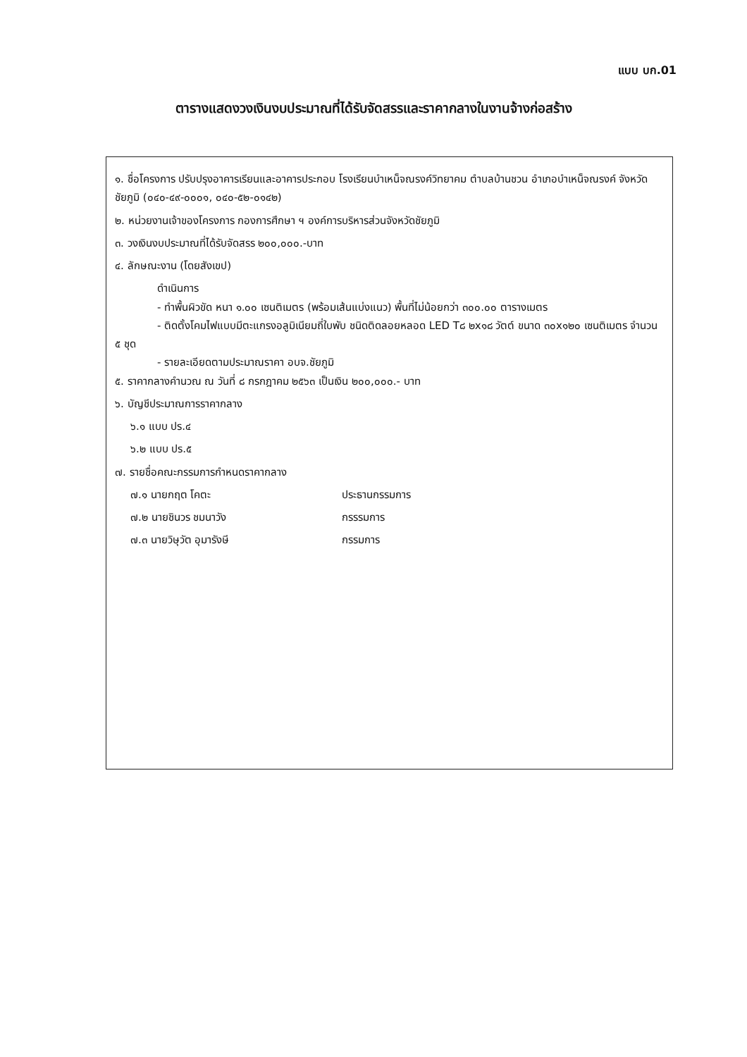แบบ บก.01
ตารางแสดงวงเงินงบประมาณที่ได้รับจัดสรรและราคากลางในงานจ้างก่อสร้าง
๑. ชื่อโครงการ ปรับปรุงอาคารเรียนและอาคารประกอบ โรงเรียนบำเหน็จณรงค์วิทยาคม ตำบลบ้านชวน อำเภอบำเหน็จณรงค์ จังหวัดชัยภูมิ (๐๔๐-๔๙-๐๐๐๑, ๐๔๐-๕๒-๐๑๔๒)
๒. หน่วยงานเจ้าของโครงการ กองการศึกษา ฯ องค์การบริหารส่วนจังหวัดชัยภูมิ
๓. วงเงินงบประมาณที่ได้รับจัดสรร ๒๐๐,๐๐๐.-บาท
๔. ลักษณะงาน (โดยสังเขป)
ดำเนินการ
- ทำพื้นผิวขัด หนา ๑.๐๐ เซนติเมตร (พร้อมเส้นแบ่งแนว) พื้นที่ไม่น้อยกว่า ๓๐๐.๐๐ ตารางเมตร
- ติดตั้งโคมไฟแบบมีตะแกรงอลูมิเนียมถี่ใบพับ ชนิดติดลอยหลอด LED T๘ ๒x๑๘ วัตต์ ขนาด ๓๐x๑๒๐ เซนติเมตร จำนวน ๕ ชุด
- รายละเอียดตามประมาณราคา อบจ.ชัยภูมิ
๕. ราคากลางคำนวณ ณ วันที่ ๘ กรกฎาคม ๒๕๖๓ เป็นเงิน ๒๐๐,๐๐๐.- บาท
๖. บัญชีประมาณการราคากลาง
๖.๑ แบบ ปร.๔
๖.๒ แบบ ปร.๕
๗. รายชื่อคณะกรรมการกำหนดราคากลาง
๗.๑ นายกฤต โคตะ ประธานกรรมการ
๗.๒ นายชินวร ชมนาวัง กรรรมการ
๗.๓ นายวิษุวัต อุมารังษี กรรมการ